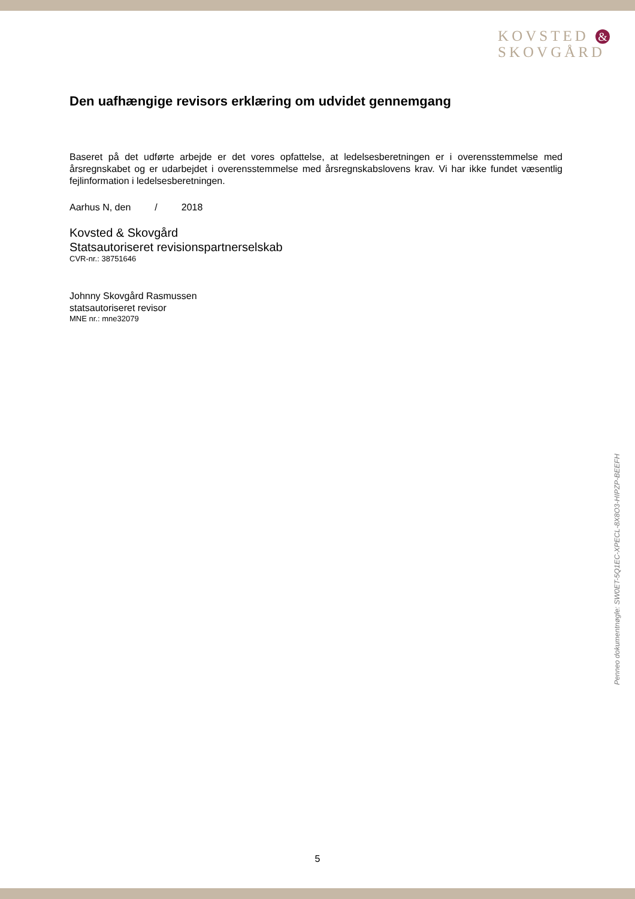KOVSTED &
SKOVGÅRD
Den uafhængige revisors erklæring om udvidet gennemgang
Baseret på det udførte arbejde er det vores opfattelse, at ledelsesberetningen er i overensstemmelse med årsregnskabet og er udarbejdet i overensstemmelse med årsregnskabslovens krav. Vi har ikke fundet væsentlig fejlinformation i ledelsesberetningen.
Aarhus N, den / 2018
Kovsted & Skovgård
Statsautoriseret revisionspartnerselskab
CVR-nr.: 38751646
Johnny Skovgård Rasmussen
statsautoriseret revisor
MNE nr.: mne32079
Penneo dokumentnøgle: SW0ET-5Q1EC-XPECL-8X8O3-HIPZP-BEEFH
5